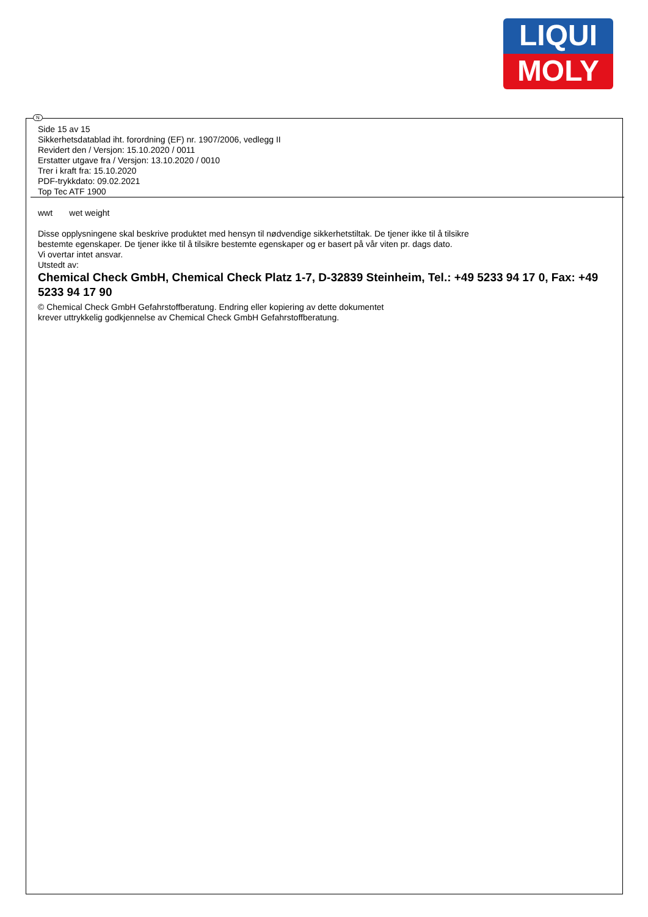LIQUI
MOLY
N
Side 15 av 15
Sikkerhetsdatablad iht. forordning (EF) nr. 1907/2006, vedlegg II
Revidert den / Versjon: 15.10.2020 / 0011
Erstatter utgave fra / Versjon: 13.10.2020 / 0010
Trer i kraft fra: 15.10.2020
PDF-trykkdato: 09.02.2021
Top Tec ATF 1900
wwt wet weight
Disse opplysningene skal beskrive produktet med hensyn til nødvendige sikkerhetstiltak. De tjener ikke til å tilsikre
bestemte egenskaper. De tjener ikke til å tilsikre bestemte egenskaper og er basert på vår viten pr. dags dato.
Vi overtar intet ansvar.
Utstedt av:
Chemical Check GmbH, Chemical Check Platz 1-7, D-32839 Steinheim, Tel.: +49 5233 94 17 0, Fax: +49 5233 94 17 90
© Chemical Check GmbH Gefahrstoffberatung. Endring eller kopiering av dette dokumentet
krever uttrykkelig godkjennelse av Chemical Check GmbH Gefahrstoffberatung.